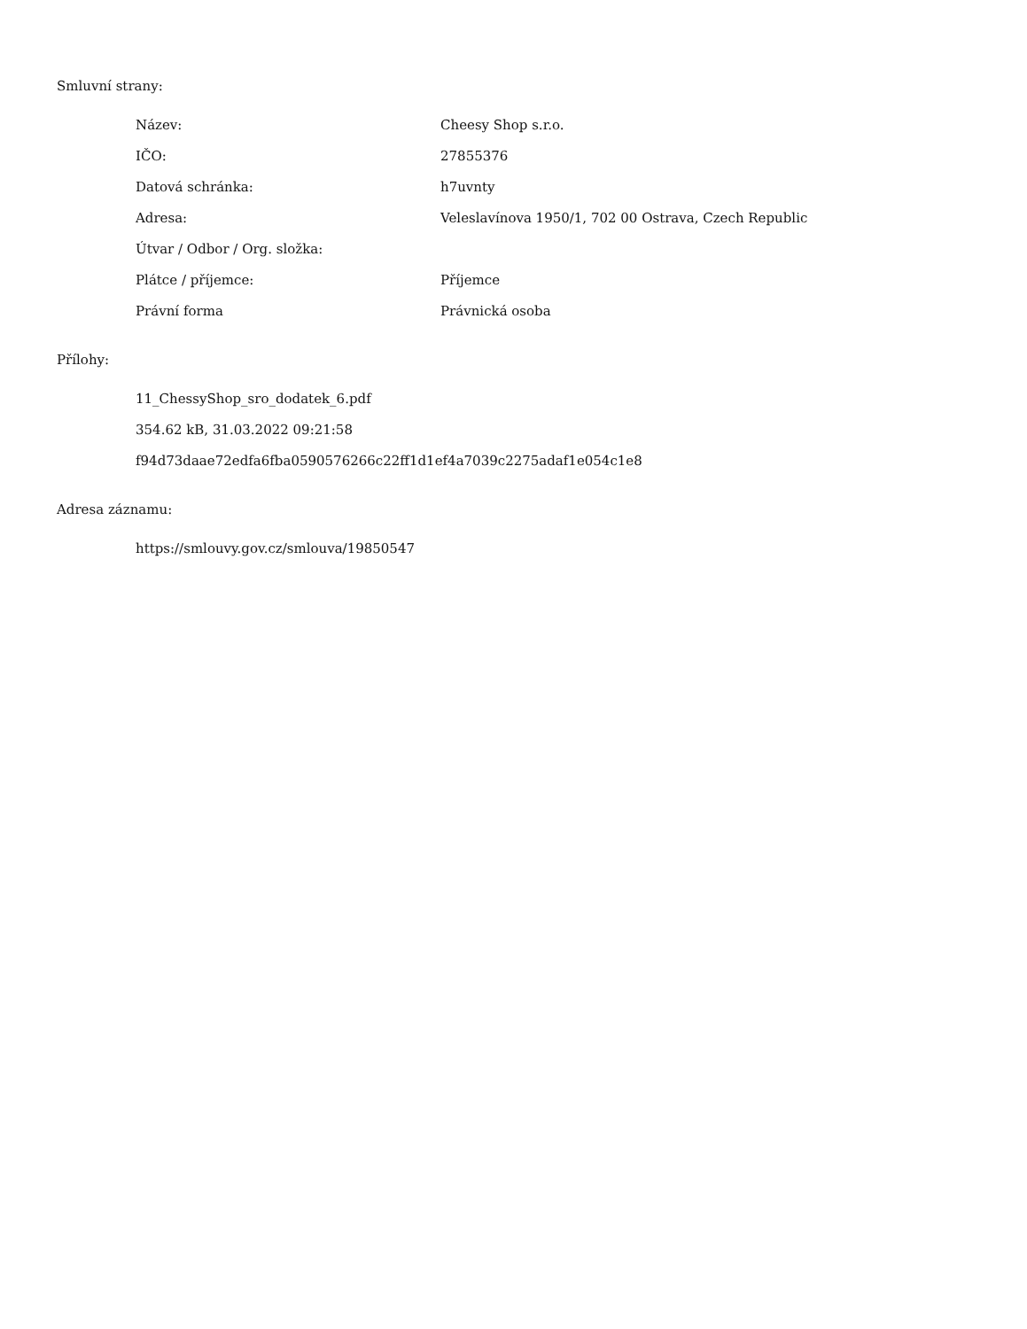Smluvní strany:
| Název: | Cheesy Shop s.r.o. |
| IČO: | 27855376 |
| Datová schránka: | h7uvnty |
| Adresa: | Veleslavínova 1950/1, 702 00 Ostrava, Czech Republic |
| Útvar / Odbor / Org. složka: | |
| Plátce / příjemce: | Příjemce |
| Právní forma | Právnická osoba |
Přílohy:
11_ChessyShop_sro_dodatek_6.pdf
354.62 kB, 31.03.2022 09:21:58
f94d73daae72edfa6fba0590576266c22ff1d1ef4a7039c2275adaf1e054c1e8
Adresa záznamu:
https://smlouvy.gov.cz/smlouva/19850547